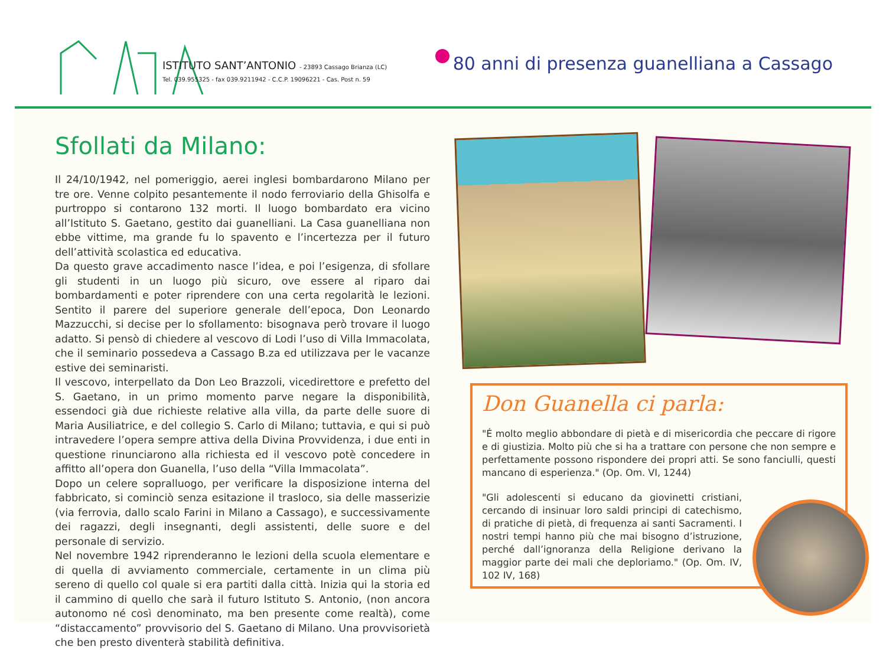ISTITUTO SANT’ANTONIO - 23893 Cassago Brianza (LC)
Tel. 039.955325 - fax 039.9211942 - C.C.P. 19096221 - Cas. Post n. 59
80 anni di presenza guanelliana a Cassago
Sfollati da Milano:
Il 24/10/1942, nel pomeriggio, aerei inglesi bombardarono Milano per tre ore. Venne colpito pesantemente il nodo ferroviario della Ghisolfa e purtroppo si contarono 132 morti. Il luogo bombardato era vicino all’Istituto S. Gaetano, gestito dai guanelliani. La Casa guanelliana non ebbe vittime, ma grande fu lo spavento e l’incertezza per il futuro dell’attività scolastica ed educativa.
Da questo grave accadimento nasce l’idea, e poi l’esigenza, di sfollare gli studenti in un luogo più sicuro, ove essere al riparo dai bombardamenti e poter riprendere con una certa regolarità le lezioni. Sentito il parere del superiore generale dell’epoca, Don Leonardo Mazzucchi, si decise per lo sfollamento: bisognava però trovare il luogo adatto. Si pensò di chiedere al vescovo di Lodi l’uso di Villa Immacolata, che il seminario possedeva a Cassago B.za ed utilizzava per le vacanze estive dei seminaristi.
Il vescovo, interpellato da Don Leo Brazzoli, vicedirettore e prefetto del S. Gaetano, in un primo momento parve negare la disponibilità, essendoci già due richieste relative alla villa, da parte delle suore di Maria Ausiliatrice, e del collegio S. Carlo di Milano; tuttavia, e qui si può intravedere l’opera sempre attiva della Divina Provvidenza, i due enti in questione rinunciarono alla richiesta ed il vescovo potè concedere in affitto all’opera don Guanella, l’uso della “Villa Immacolata”.
Dopo un celere sopralluogo, per verificare la disposizione interna del fabbricato, si cominciò senza esitazione il trasloco, sia delle masserizie (via ferrovia, dallo scalo Farini in Milano a Cassago), e successivamente dei ragazzi, degli insegnanti, degli assistenti, delle suore e del personale di servizio.
Nel novembre 1942 riprenderanno le lezioni della scuola elementare e di quella di avviamento commerciale, certamente in un clima più sereno di quello col quale si era partiti dalla città. Inizia qui la storia ed il cammino di quello che sarà il futuro Istituto S. Antonio, (non ancora autonomo né così denominato, ma ben presente come realtà), come “distaccamento” provvisorio del S. Gaetano di Milano. Una provvisorietà che ben presto diventerà stabilità definitiva.
Don Guanella ci parla:
"É molto meglio abbondare di pietà e di misericordia che peccare di rigore e di giustizia. Molto più che si ha a trattare con persone che non sempre e perfettamente possono rispondere dei propri atti. Se sono fanciulli, questi mancano di esperienza." (Op. Om. VI, 1244)
"Gli adolescenti si educano da giovinetti cristiani, cercando di insinuar loro saldi principi di catechismo, di pratiche di pietà, di frequenza ai santi Sacramenti. I nostri tempi hanno più che mai bisogno d’istruzione, perché dall’ignoranza della Religione derivano la maggior parte dei mali che deploriamo." (Op. Om. IV, 102 IV, 168)